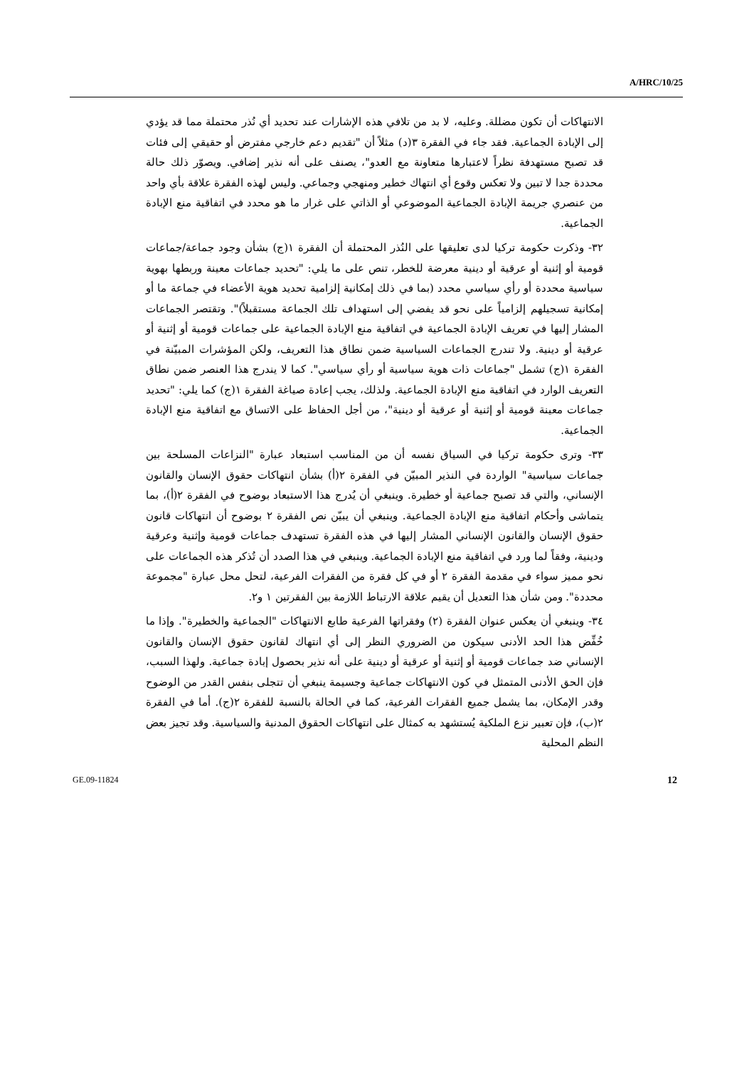A/HRC/10/25
الانتهاكات أن تكون مضللة. وعليه، لا بد من تلافي هذه الإشارات عند تحديد أي نُذر محتملة مما قد يؤدي إلى الإبادة الجماعية. فقد جاء في الفقرة ٣(د) مثلاً أن "تقديم دعم خارجي مفترض أو حقيقي إلى فئات قد تصبح مستهدفة نظراً لاعتبارها متعاونة مع العدو"، يصنف على أنه نذير إضافي. ويصوّر ذلك حالة محددة جدا لا تبين ولا تعكس وقوع أي انتهاك خطير ومنهجي وجماعي. وليس لهذه الفقرة علاقة بأي واحد من عنصري جريمة الإبادة الجماعية الموضوعي أو الذاتي على غرار ما هو محدد في اتفاقية منع الإبادة الجماعية.
٣٢- وذكرت حكومة تركيا لدى تعليقها على النُذر المحتملة أن الفقرة ١(ج) بشأن وجود جماعة/جماعات قومية أو إثنية أو عرقية أو دينية معرضة للخطر، تنص على ما يلي: "تحديد جماعات معينة وربطها بهوية سياسية محددة أو رأي سياسي محدد (بما في ذلك إمكانية إلزامية تحديد هوية الأعضاء في جماعة ما أو إمكانية تسجيلهم إلزامياً على نحو قد يفضي إلى استهداف تلك الجماعة مستقبلاً)". وتقتصر الجماعات المشار إليها في تعريف الإبادة الجماعية في اتفاقية منع الإبادة الجماعية على جماعات قومية أو إثنية أو عرقية أو دينية. ولا تندرج الجماعات السياسية ضمن نطاق هذا التعريف، ولكن المؤشرات المبيّنة في الفقرة ١(ج) تشمل "جماعات ذات هوية سياسية أو رأي سياسي". كما لا يندرج هذا العنصر ضمن نطاق التعريف الوارد في اتفاقية منع الإبادة الجماعية. ولذلك، يجب إعادة صياغة الفقرة ١(ج) كما يلي: "تحديد جماعات معينة قومية أو إثنية أو عرقية أو دينية"، من أجل الحفاظ على الاتساق مع اتفاقية منع الإبادة الجماعية.
٣٣- وترى حكومة تركيا في السياق نفسه أن من المناسب استبعاد عبارة "النزاعات المسلحة بين جماعات سياسية" الواردة في النذير المبيّن في الفقرة ٢(أ) بشأن انتهاكات حقوق الإنسان والقانون الإنساني، والتي قد تصبح جماعية أو خطيرة. وينبغي أن يُدرج هذا الاستبعاد بوضوح في الفقرة ٢(أ)، بما يتماشى وأحكام اتفاقية منع الإبادة الجماعية. وينبغي أن يبيّن نص الفقرة ٢ بوضوح أن انتهاكات قانون حقوق الإنسان والقانون الإنساني المشار إليها في هذه الفقرة تستهدف جماعات قومية وإثنية وعرقية ودينية، وفقاً لما ورد في اتفاقية منع الإبادة الجماعية. وينبغي في هذا الصدد أن تُذكر هذه الجماعات على نحو مميز سواء في مقدمة الفقرة ٢ أو في كل فقرة من الفقرات الفرعية، لتحل محل عبارة "مجموعة محددة". ومن شأن هذا التعديل أن يقيم علاقة الارتباط اللازمة بين الفقرتين ١ و٢.
٣٤- وينبغي أن يعكس عنوان الفقرة (٢) وفقراتها الفرعية طابع الانتهاكات "الجماعية والخطيرة". وإذا ما خُفِّض هذا الحد الأدنى سيكون من الضروري النظر إلى أي انتهاك لقانون حقوق الإنسان والقانون الإنساني ضد جماعات قومية أو إثنية أو عرقية أو دينية على أنه نذير بحصول إبادة جماعية. ولهذا السبب، فإن الحق الأدنى المتمثل في كون الانتهاكات جماعية وجسيمة ينبغي أن تتجلى بنفس القدر من الوضوح وقدر الإمكان، بما يشمل جميع الفقرات الفرعية، كما في الحالة بالنسبة للفقرة ٢(ج). أما في الفقرة ٢(ب)، فإن تعبير نزع الملكية يُستشهد به كمثال على انتهاكات الحقوق المدنية والسياسية. وقد تجيز بعض النظم المحلية
GE.09-11824 12